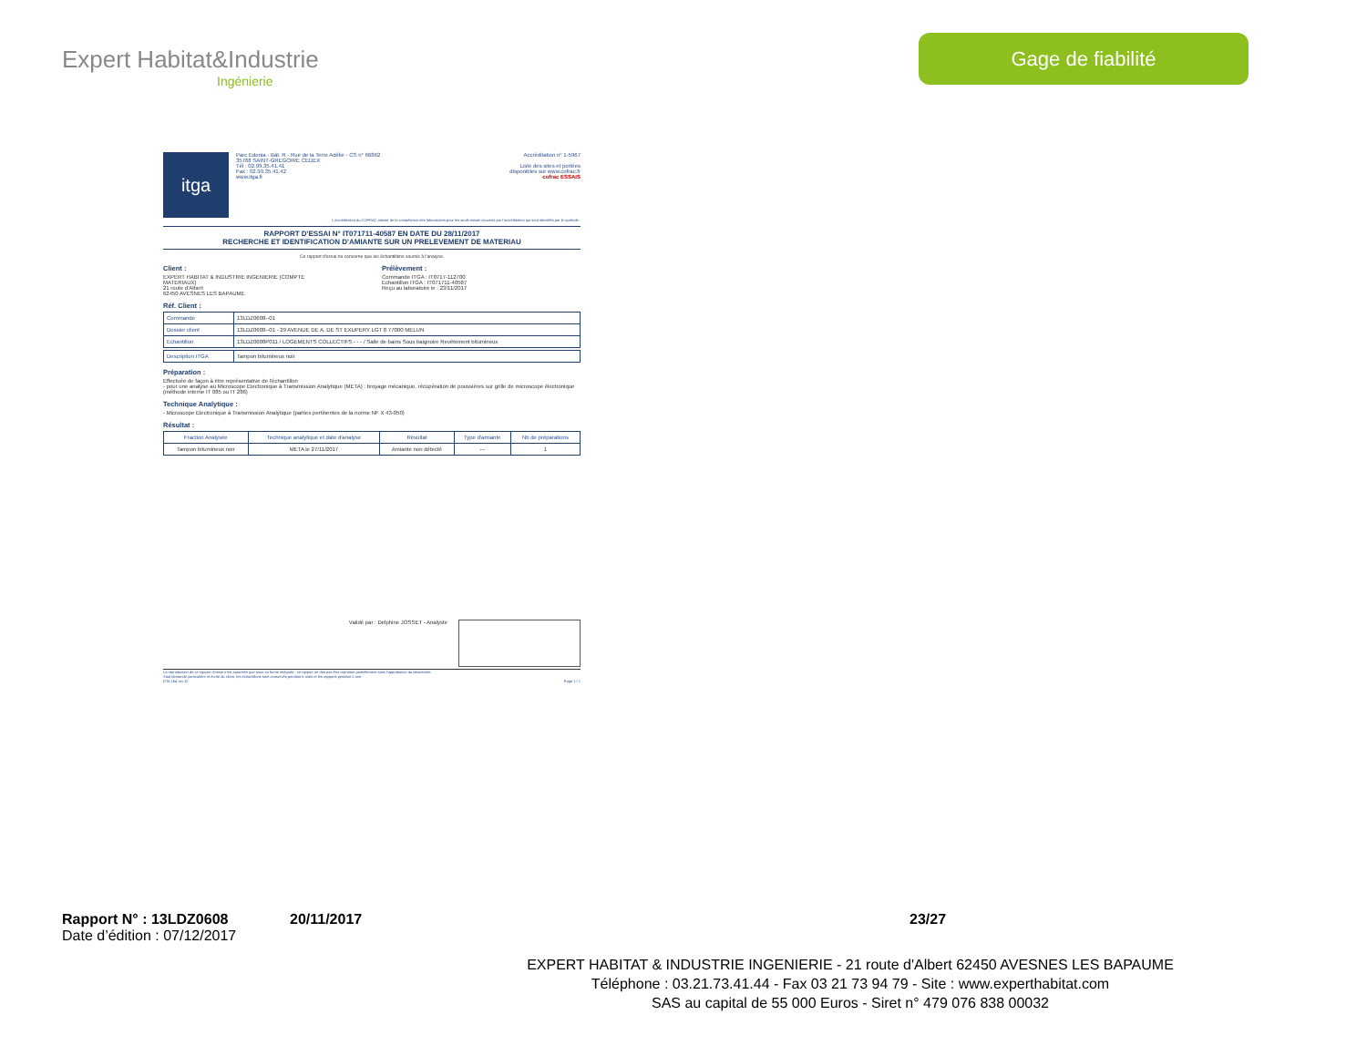Expert Habitat&Industrie
Ingénierie
Gage de fiabilité
itga
Parc Edonia - Bât. R - Rue de la Terre Adélie - CS n° 66862
35768 SAINT-GREGOIRE CEDEX
Tél : 02.99.35.41.41
Fax : 02.99.35.41.42
www.itga.fr
Accréditation n° 1-5967
Liste des sites et portées
disponibles sur www.cofrac.fr
cofrac ESSAIS
L'accréditation du COFRAC atteste de la compétence des laboratoires pour les seuls essais couverts par l'accréditation qui sont identifiés par le symbole :
RAPPORT D'ESSAI N° IT071711-40587 EN DATE DU 28/11/2017
RECHERCHE ET IDENTIFICATION D'AMIANTE SUR UN PRELEVEMENT DE MATERIAU
Ce rapport d'essai ne concerne que les échantillons soumis à l'analyse.
Client :
EXPERT HABITAT & INDUSTRIE INGENIERIE (COMPTE MATERIAUX)
21 route d'Albert
62450 AVESNES LES BAPAUME
Prélèvement :
Commande ITGA : IT0717-112700
Echantillon ITGA : IT071711-40587
Reçu au laboratoire le : 23/11/2017
Réf. Client :
| Commande | 13LDZ0608--01 |
| Dossier client | 13LDZ0608--01 - 29 AVENUE DE A. DE ST EXUPERY LGT 8 77000 MELUN |
| Echantillon | 13LDZ0608P011 / LOGEMENTS COLLECTIFS - - - / Salle de bains Sous baignoire Revêtement bitumineux |
| Description ITGA | Tampon bitumineux noir |
Préparation :
Effectuée de façon à être représentative de l'échantillon
- pour une analyse au Microscope Electronique à Transmission Analytique (META) : broyage mécanique, récupération de poussières sur grille de microscope électronique (méthode interne IT 085 ou IT 286)
Technique Analytique :
- Microscope Electronique à Transmission Analytique (parties pertinentes de la norme NF X 43-050)
Résultat :
| Fraction Analysée | Technique analytique et date d'analyse | Résultat | Type d'amiante | Nb de préparations |
| --- | --- | --- | --- | --- |
| Tampon bitumineux noir | META le 27/11/2017 | Amiante non détecté | --- | 1 |
Validé par : Delphine JOSSET - Analyste
La reproduction de ce rapport d'essai n'est autorisée que sous sa forme intégrale ; ce rapport ne doit pas être reproduit partiellement sans l'approbation du laboratoire.
Sauf demande particulière et écrite du client, les échantillons sont conservés pendant 6 mois et les rapports pendant 2 ans.
DTA 164 rev 12 Page 1 / 1
Rapport N° : 13LDZ0608 20/11/2017 23/27
Date d’édition : 07/12/2017
EXPERT HABITAT & INDUSTRIE INGENIERIE - 21 route d'Albert 62450 AVESNES LES BAPAUME
Téléphone : 03.21.73.41.44 - Fax 03 21 73 94 79 - Site : www.experthabitat.com
SAS au capital de 55 000 Euros - Siret n° 479 076 838 00032